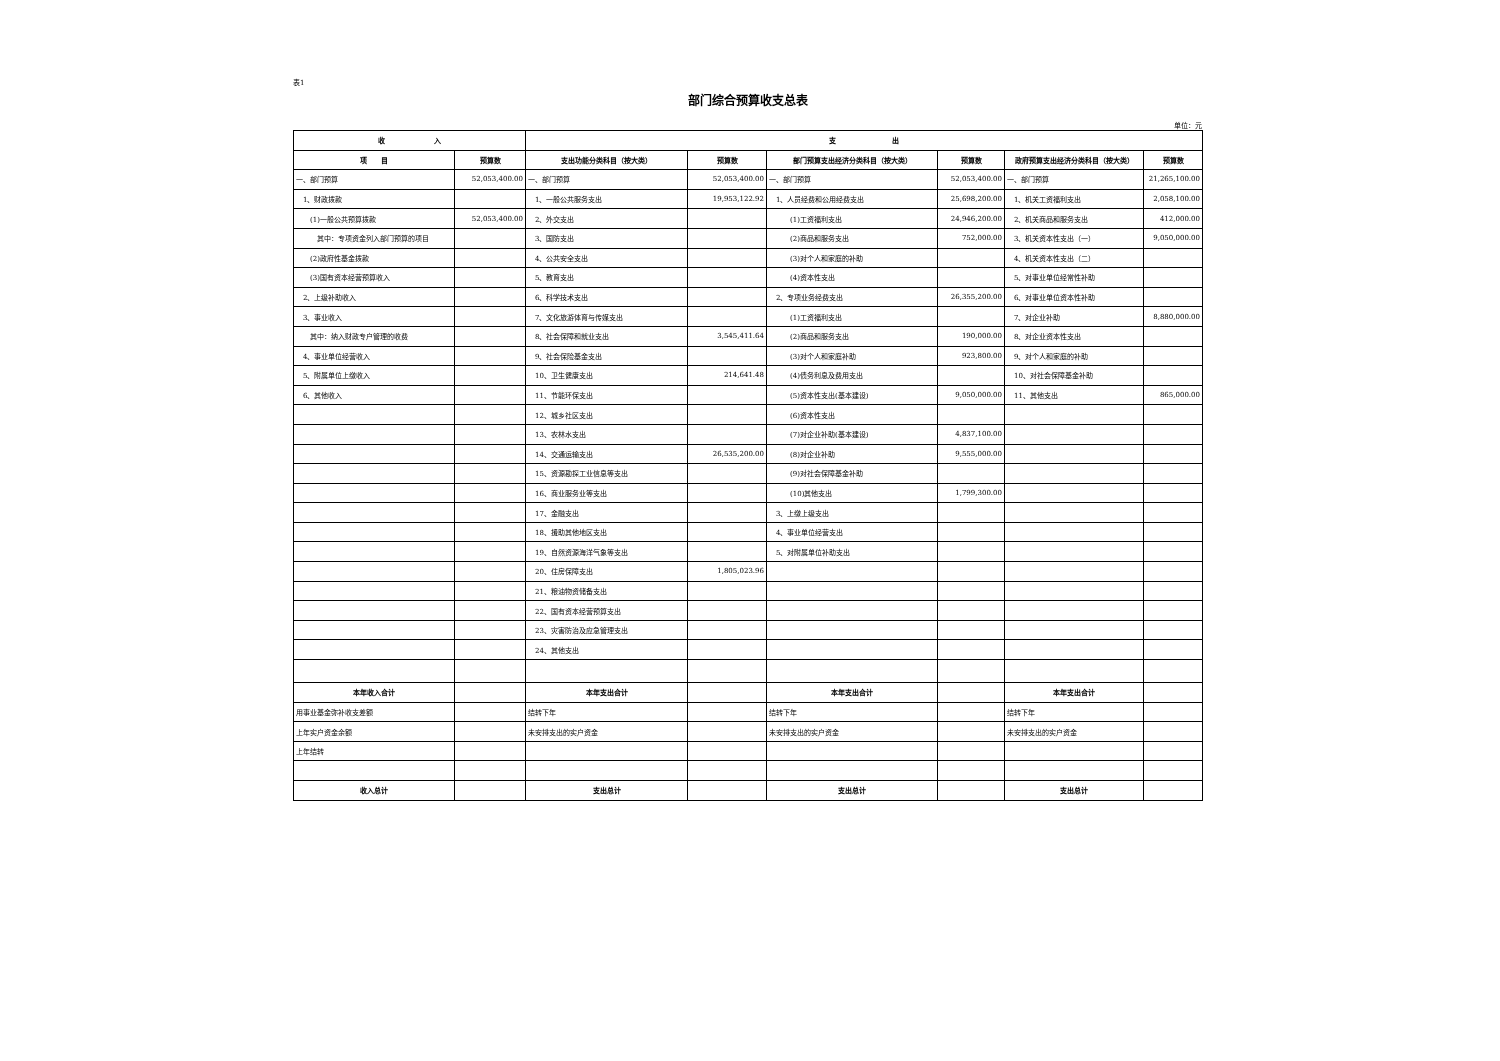表1
部门综合预算收支总表
单位：元
| 收 入 | | 支 出 | | | | | |
| --- | --- | --- | --- | --- | --- | --- | --- |
| 项 目 | 预算数 | 支出功能分类科目（按大类） | 预算数 | 部门预算支出经济分类科目（按大类） | 预算数 | 政府预算支出经济分类科目（按大类） | 预算数 |
| 一、部门预算 | 52,053,400.00 | 一、部门预算 | 52,053,400.00 | 一、部门预算 | 52,053,400.00 | 一、部门预算 | 21,265,100.00 |
| 1、财政拨款 | | 1、一般公共服务支出 | 19,953,122.92 | 1、人员经费和公用经费支出 | 25,698,200.00 | 1、机关工资福利支出 | 2,058,100.00 |
| (1)一般公共预算拨款 | 52,053,400.00 | 2、外交支出 | | (1)工资福利支出 | 24,946,200.00 | 2、机关商品和服务支出 | 412,000.00 |
| 其中：专项资金列入部门预算的项目 | | 3、国防支出 | | (2)商品和服务支出 | 752,000.00 | 3、机关资本性支出（一） | 9,050,000.00 |
| (2)政府性基金拨款 | | 4、公共安全支出 | | (3)对个人和家庭的补助 | | 4、机关资本性支出（二） | |
| (3)国有资本经营预算收入 | | 5、教育支出 | | (4)资本性支出 | | 5、对事业单位经常性补助 | |
| 2、上级补助收入 | | 6、科学技术支出 | | 2、专项业务经费支出 | 26,355,200.00 | 6、对事业单位资本性补助 | |
| 3、事业收入 | | 7、文化旅游体育与传媒支出 | | (1)工资福利支出 | | 7、对企业补助 | 8,880,000.00 |
| 其中：纳入财政专户管理的收费 | | 8、社会保障和就业支出 | 3,545,411.64 | (2)商品和服务支出 | 190,000.00 | 8、对企业资本性支出 | |
| 4、事业单位经营收入 | | 9、社会保险基金支出 | | (3)对个人和家庭补助 | 923,800.00 | 9、对个人和家庭的补助 | |
| 5、附属单位上缴收入 | | 10、卫生健康支出 | 214,641.48 | (4)债务利息及费用支出 | | 10、对社会保障基金补助 | |
| 6、其他收入 | | 11、节能环保支出 | | (5)资本性支出(基本建设) | 9,050,000.00 | 11、其他支出 | 865,000.00 |
| | | 12、城乡社区支出 | | (6)资本性支出 | | | |
| | | 13、农林水支出 | | (7)对企业补助(基本建设) | 4,837,100.00 | | |
| | | 14、交通运输支出 | 26,535,200.00 | (8)对企业补助 | 9,555,000.00 | | |
| | | 15、资源勘探工业信息等支出 | | (9)对社会保障基金补助 | | | |
| | | 16、商业服务业等支出 | | (10)其他支出 | 1,799,300.00 | | |
| | | 17、金融支出 | | 3、上缴上级支出 | | | |
| | | 18、援助其他地区支出 | | 4、事业单位经营支出 | | | |
| | | 19、自然资源海洋气象等支出 | | 5、对附属单位补助支出 | | | |
| | | 20、住房保障支出 | 1,805,023.96 | | | | |
| | | 21、粮油物资储备支出 | | | | | |
| | | 22、国有资本经营预算支出 | | | | | |
| | | 23、灾害防治及应急管理支出 | | | | | |
| | | 24、其他支出 | | | | | |
| 本年收入合计 | | 本年支出合计 | | 本年支出合计 | | 本年支出合计 | |
| 用事业基金弥补收支差额 | | 结转下年 | | 结转下年 | | 结转下年 | |
| 上年实户资金余额 | | 未安排支出的实户资金 | | 未安排支出的实户资金 | | 未安排支出的实户资金 | |
| 上年结转 | | | | | | | |
| 收入总计 | | 支出总计 | | 支出总计 | | 支出总计 | |